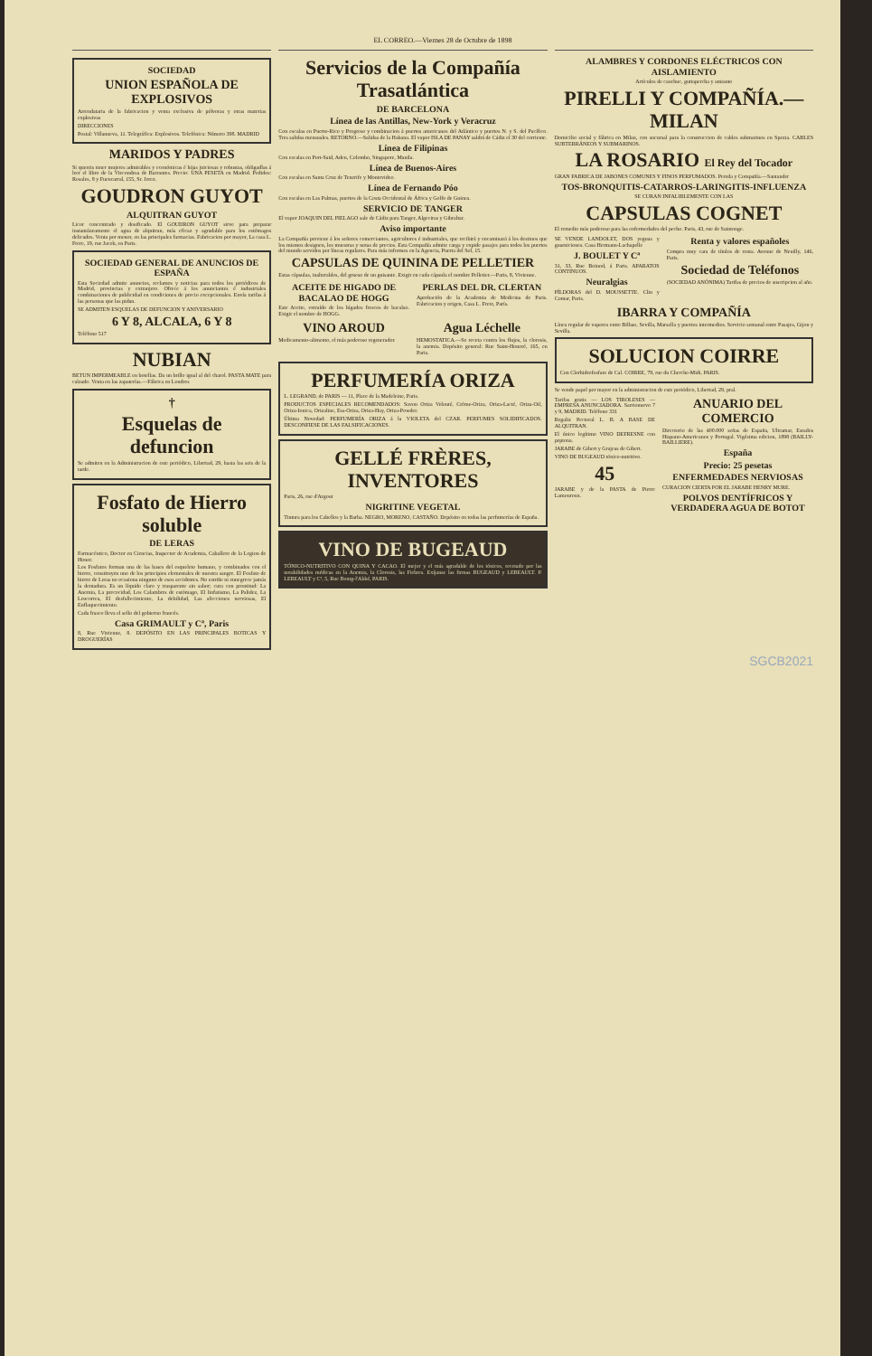EL CORREO.—Viernes 28 de Octubre de 1898
SOCIEDAD
UNION ESPAÑOLA DE EXPLOSIVOS
Arrendataria de la fabricacion y venta exclusiva de pólvoras y otras materias explosivas
DIRECCIONES
Postal: Villanueva, 11. Telegráfica: Explosivos. Telefónica: Número 398. MADRID
MARIDOS Y PADRES
Si quereis tener mujeres admirables y económicas é hijas juiciosas y robustas, obligadlas á leer el libro de la Vizcondesa de Barrantes. Precio: UNA PESETA en Madrid. Pedidos: Rosales, 8 y Fuencarral, 155, Sr. Jerez.
GOUDRON GUYOT
ALQUITRAN GUYOT
Licor concentrado y dosificado. El GOUDRON GUYOT sirve para preparar instantáneamente el agua de alquitran, más eficaz y agradable para los estómagos delicados. Venta por menor, en las principales farmacias. Fabricacion por mayor, La casa L. Frere, 19, rue Jacob, en Paris.
SOCIEDAD GENERAL DE ANUNCIOS DE ESPAÑA
Esta Sociedad admite anuncios, reclamos y noticias para todos los periódicos de Madrid, provincias y extranjero. Ofrece á los anunciantes é industriales combinaciones de publicidad en condiciones de precio excepcionales. Envía tarifas á las personas que las pidan.
SE ADMITEN ESQUELAS DE DEFUNCION Y ANIVERSARIO
6 Y 8, ALCALA, 6 Y 8
Teléfono 517
NUBIAN
BETUN IMPERMEABLE en botellas. Da un brillo igual al del charol. PASTA MATE para calzado. Venta en las zapaterías.—Fábrica en Londres
†
Esquelas de defuncion
Se admiten en la Administracion de este periódico, Libertad, 29, hasta las seis de la tarde.
Fosfato de Hierro soluble
DE LERAS
Farmacéutico, Doctor en Ciencias, Inspector de Academia, Caballero de la Legion de Honor.
Los Fosfatos forman una de las bases del esqueleto humano, y combinados con el hierro, constituyen uno de los principios elementales de nuestra sangre. El Fosfato de hierro de Leras no ocasiona ninguno de esos accidentes. No estriñe ni ennegrece jamás la dentadura. Es un líquido claro y trasparente sin sabor; cura con prontitud: La Anemia, La precocidad, Los Calambres de estómago, El linfatismo, La Palidez, La Leucorrea, El desfallecimiento, La debilidad, Las afecciones nerviosas, El Enflaquecimiento.
Cada frasco lleva el sello del gobierno francés.
Casa GRIMAULT y Cª, Paris
8, Rue Vivienne, 8. DEPÓSITO EN LAS PRINCIPALES BOTICAS Y DROGUERÍAS
Servicios de la Compañía Trasatlántica
DE BARCELONA
Línea de las Antillas, New-York y Veracruz
Con escalas en Puerto-Rico y Progreso y combinacion á puertos americanos del Atlántico y puertos N. y S. del Pacífico. Tres salidas mensuales. RETORNO.—Salidas de la Habana. El vapor ISLA DE PANAY saldrá de Cádiz el 30 del corriente.
Línea de Filipinas
Con escalas en Port-Said, Aden, Colombo, Singapore, Manila.
Línea de Buenos-Aires
Con escalas en Santa Cruz de Tenerife y Montevideo.
Línea de Fernando Póo
Con escalas en Las Palmas, puertos de la Costa Occidental de África y Golfo de Guinea.
SERVICIO DE TANGER
El vapor JOAQUIN DEL PIELAGO sale de Cádiz para Tanger, Algeciras y Gibraltar.
Aviso importante
La Compañía previene á los señores comerciantes, agricultores é industriales, que recibirá y encaminará á los destinos que los mismos designen, los muestras y notas de precios. Esta Compañía admite carga y expide pasajes para todos los puertos del mundo servidos por líneas regulares. Para más informes en la Agencia, Puerta del Sol, 15.
CAPSULAS DE QUININA DE PELLETIER
Estas cápsulas, inalterables, del grueso de un guisante. Exigir en cada cápsula el nombre Pelletier.—Paris, 8, Vivienne.
ACEITE DE HIGADO DE BACALAO DE HOGG
Este Aceite, extraído de los hígados frescos de bacalao. Exigir el nombre de HOGG.
PERLAS DEL DR. CLERTAN
Aprobación de la Academia de Medicina de Paris. Fabricacion y origen, Casa L. Frere, París.
VINO AROUD
Medicamento-alimento, el más poderoso regenerador.
Agua Léchelle
HEMOSTATICA.—Se receta contra los flujos, la clorosis, la anemia. Depósito general: Rue Saint-Honoré, 165, en Paris.
PERFUMERÍA ORIZA
L. LEGRAND, de PARIS — 11, Place de la Madeleine, Paris.
PRODUCTOS ESPECIALES RECOMENDADOS: Savon Oriza Velouté, Crème-Oriza, Oriza-Lacté, Oriza-Oil, Oriza-Ionica, Orizaline, Ess-Oriza, Oriza-Hay, Oriza-Powder.
Última Novedad: PERFUMERÍA ORIZA á la VIOLETA del CZAR. PERFUMES SOLIDIFICADOS. DESCONFIESE DE LAS FALSIFICACIONES.
GELLÉ FRÈRES, INVENTORES
Paris, 26, rue d'Argout
NIGRITINE VEGETAL
Tintura para los Cabellos y la Barba. NEGRO, MORENO, CASTAÑO. Depósito en todas las perfumerías de España.
VINO DE BUGEAUD
TÓNICO-NUTRITIVO CON QUINA Y CACAO. El mejor y el más agradable de los tónicos, recetado por las notabilidades médicas en la Anemia, la Clorosis, las Fiebres. Exíjanse las firmas BUGEAUD y LEBEAULT. P. LEBEAULT y Cª, 5, Rue Bourg-l'Abbé, PARIS.
ALAMBRES Y CORDONES ELÉCTRICOS CON AISLAMIENTO
Artículos de cauchuc, guttapercha y amianto
PIRELLI Y COMPAÑÍA.—MILAN
Domicilio social y fábrica en Milan, con sucursal para la construccion de cables submarinos en Spezia. CABLES SUBTERRÁNEOS Y SUBMARINOS.
LA ROSARIO El Rey del Tocador
GRAN FABRICA DE JABONES COMUNES Y FINOS PERFUMADOS. Pereda y Compañía.—Santander
TOS-BRONQUITIS-CATARROS-LARINGITIS-INFLUENZA
SE CURAN INFALIBLEMENTE CON LAS
CAPSULAS COGNET
El remedio más poderoso para las enfermedades del pecho. Paris, 43, rue de Saintonge.
SE VENDE LANDOLET, DOS yeguas y guarniciones. Casa Hermann-Lachapelle
J. BOULET Y Cª
31, 33, Rue Boinod, á Paris. APARATOS CONTINUOS.
Neuralgias
PÍLDORAS del D. MOUSSETTE. Clin y Comar, Paris.
Renta y valores españoles
Compra muy cara de títulos de renta. Avenue de Neuilly, 146, Paris.
Sociedad de Teléfonos
(SOCIEDAD ANÓNIMA) Tarifas de precios de suscripcion al año.
IBARRA Y COMPAÑÍA
Línea regular de vapores entre Bilbao, Sevilla, Marsella y puertos intermedios. Servicio semanal entre Pasajes, Gijon y Sevilla.
SOLUCION COIRRE
Con Clorhidrofosfato de Cal. COIRRE, 79, rue du Cherche-Midi, PARIS.
Se vende papel por mayor en la administracion de este periódico, Libertad, 29, pral.
Tarifas gratis — LOS TIROLESES — EMPRESA ANUNCIADORA. Sarrionuevo 7 y 9, MADRID. Teléfono 331
Regaliz Pectoral L. B. A BASE DE ALQUITRAN.
El único legítimo VINO DEFRESNE con peptona.
JARABE de Gibert y Grajeas de Gibert.
VINO DE BUGEAUD tónico-nutritivo.
45
JARABE y de la PASTA de Pierre Lamouroux.
ANUARIO DEL COMERCIO
Directorio de las 400.000 señas de España, Ultramar, Estados Hispano-Americanos y Portugal. Vigésima edicion, 1898 (BAILLY-BAILLIERE).
España
Precio: 25 pesetas
ENFERMEDADES NERVIOSAS
CURACION CIERTA POR EL JARABE HENRY MURE.
POLVOS DENTÍFRICOS Y VERDADERA AGUA DE BOTOT
SGCB2021